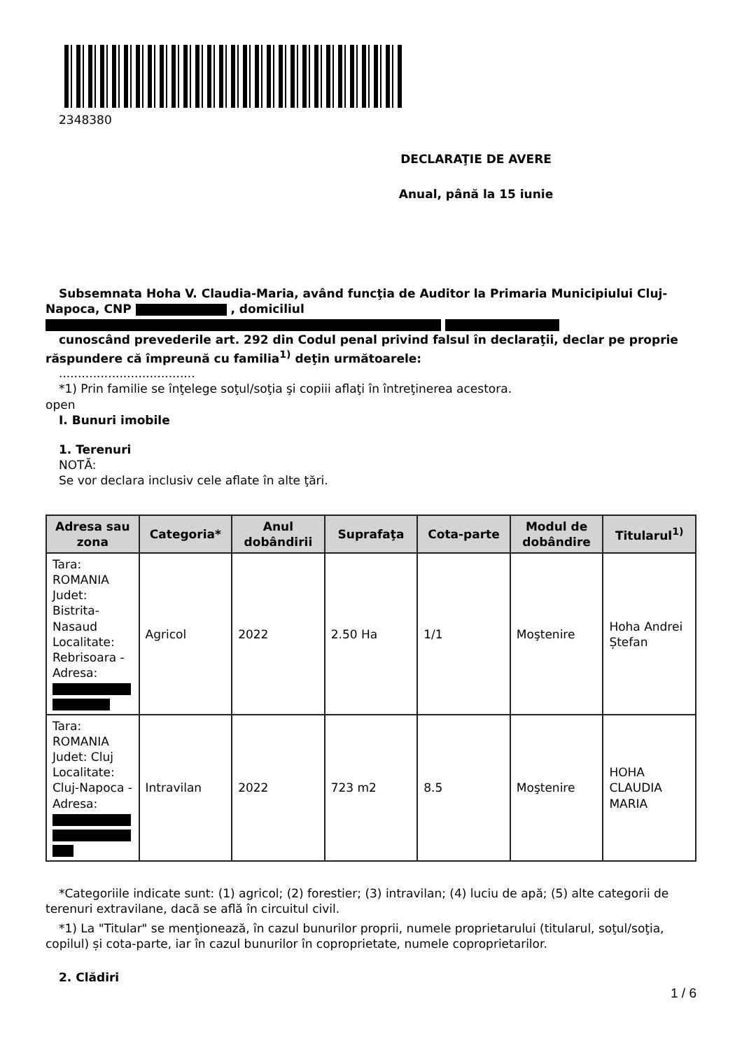2348380
DECLARAŢIE DE AVERE
Anual, până la 15 iunie
Subsemnata Hoha V. Claudia-Maria, având funcţia de Auditor la Primaria Municipiului Cluj-Napoca, CNP , domiciliul
cunoscând prevederile art. 292 din Codul penal privind falsul în declaraţii, declar pe proprie răspundere că împreună cu familia<sup>1)</sup> deţin următoarele:
....................................
*1) Prin familie se înţelege soţul/soţia şi copiii aflaţi în întreţinerea acestora.
open
I. Bunuri imobile
1. Terenuri
NOTĂ:
Se vor declara inclusiv cele aflate în alte ţări.
| Adresa sau zona | Categoria* | Anul dobândirii | Suprafaţa | Cota-parte | Modul de dobândire | Titularul<sup>1)</sup> |
| --- | --- | --- | --- | --- | --- | --- |
| Tara: ROMANIA Judet: Bistrita-Nasaud Localitate: Rebrisoara - Adresa: | Agricol | 2022 | 2.50 Ha | 1/1 | Moştenire | Hoha Andrei Ștefan |
| Tara: ROMANIA Judet: Cluj Localitate: Cluj-Napoca - Adresa: | Intravilan | 2022 | 723 m2 | 8.5 | Moştenire | HOHA CLAUDIA MARIA |
*Categoriile indicate sunt: (1) agricol; (2) forestier; (3) intravilan; (4) luciu de apă; (5) alte categorii de terenuri extravilane, dacă se află în circuitul civil.
*1) La "Titular" se menţionează, în cazul bunurilor proprii, numele proprietarului (titularul, soţul/soţia, copilul) și cota-parte, iar în cazul bunurilor în coproprietate, numele coproprietarilor.
2. Clădiri
1 / 6